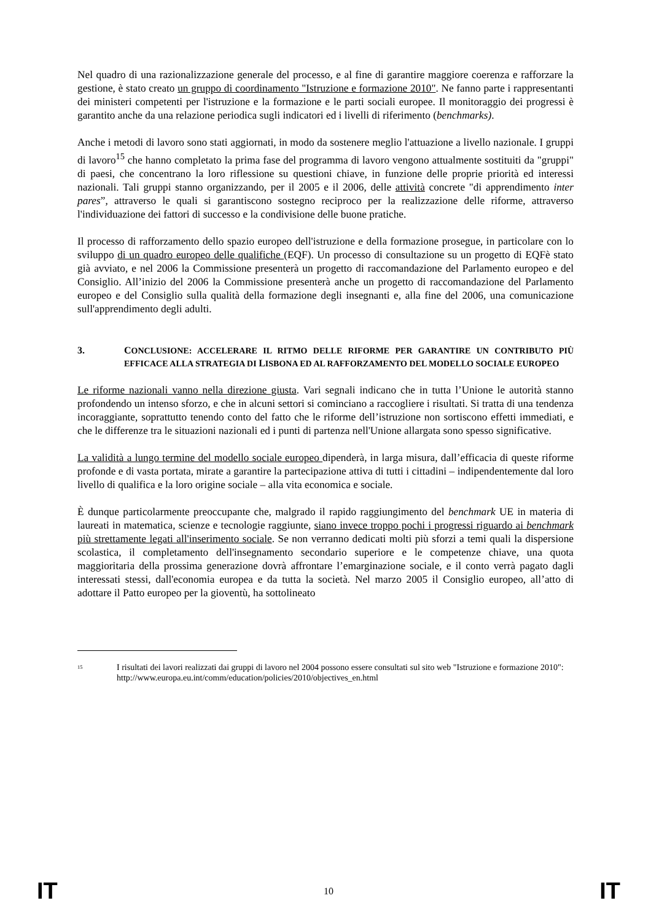Nel quadro di una razionalizzazione generale del processo, e al fine di garantire maggiore coerenza e rafforzare la gestione, è stato creato un gruppo di coordinamento "Istruzione e formazione 2010". Ne fanno parte i rappresentanti dei ministeri competenti per l'istruzione e la formazione e le parti sociali europee. Il monitoraggio dei progressi è garantito anche da una relazione periodica sugli indicatori ed i livelli di riferimento (benchmarks).
Anche i metodi di lavoro sono stati aggiornati, in modo da sostenere meglio l'attuazione a livello nazionale. I gruppi di lavoro<sup>15</sup> che hanno completato la prima fase del programma di lavoro vengono attualmente sostituiti da "gruppi" di paesi, che concentrano la loro riflessione su questioni chiave, in funzione delle proprie priorità ed interessi nazionali. Tali gruppi stanno organizzando, per il 2005 e il 2006, delle attività concrete "di apprendimento inter pares”, attraverso le quali si garantiscono sostegno reciproco per la realizzazione delle riforme, attraverso l'individuazione dei fattori di successo e la condivisione delle buone pratiche.
Il processo di rafforzamento dello spazio europeo dell'istruzione e della formazione prosegue, in particolare con lo sviluppo di un quadro europeo delle qualifiche (EQF). Un processo di consultazione su un progetto di EQFè stato già avviato, e nel 2006 la Commissione presenterà un progetto di raccomandazione del Parlamento europeo e del Consiglio. All’inizio del 2006 la Commissione presenterà anche un progetto di raccomandazione del Parlamento europeo e del Consiglio sulla qualità della formazione degli insegnanti e, alla fine del 2006, una comunicazione sull'apprendimento degli adulti.
3. CONCLUSIONE: ACCELERARE IL RITMO DELLE RIFORME PER GARANTIRE UN CONTRIBUTO PIÙ EFFICACE ALLA STRATEGIA DI LISBONA ED AL RAFFORZAMENTO DEL MODELLO SOCIALE EUROPEO
Le riforme nazionali vanno nella direzione giusta. Vari segnali indicano che in tutta l’Unione le autorità stanno profondendo un intenso sforzo, e che in alcuni settori si cominciano a raccogliere i risultati. Si tratta di una tendenza incoraggiante, soprattutto tenendo conto del fatto che le riforme dell’istruzione non sortiscono effetti immediati, e che le differenze tra le situazioni nazionali ed i punti di partenza nell'Unione allargata sono spesso significative.
La validità a lungo termine del modello sociale europeo dipenderà, in larga misura, dall’efficacia di queste riforme profonde e di vasta portata, mirate a garantire la partecipazione attiva di tutti i cittadini – indipendentemente dal loro livello di qualifica e la loro origine sociale – alla vita economica e sociale.
È dunque particolarmente preoccupante che, malgrado il rapido raggiungimento del benchmark UE in materia di laureati in matematica, scienze e tecnologie raggiunte, siano invece troppo pochi i progressi riguardo ai benchmark più strettamente legati all'inserimento sociale. Se non verranno dedicati molti più sforzi a temi quali la dispersione scolastica, il completamento dell'insegnamento secondario superiore e le competenze chiave, una quota maggioritaria della prossima generazione dovrà affrontare l’emarginazione sociale, e il conto verrà pagato dagli interessati stessi, dall'economia europea e da tutta la società. Nel marzo 2005 il Consiglio europeo, all’atto di adottare il Patto europeo per la gioventù, ha sottolineato
<sup>15</sup> I risultati dei lavori realizzati dai gruppi di lavoro nel 2004 possono essere consultati sul sito web "Istruzione e formazione 2010":
http://www.europa.eu.int/comm/education/policies/2010/objectives_en.html
IT 10 IT